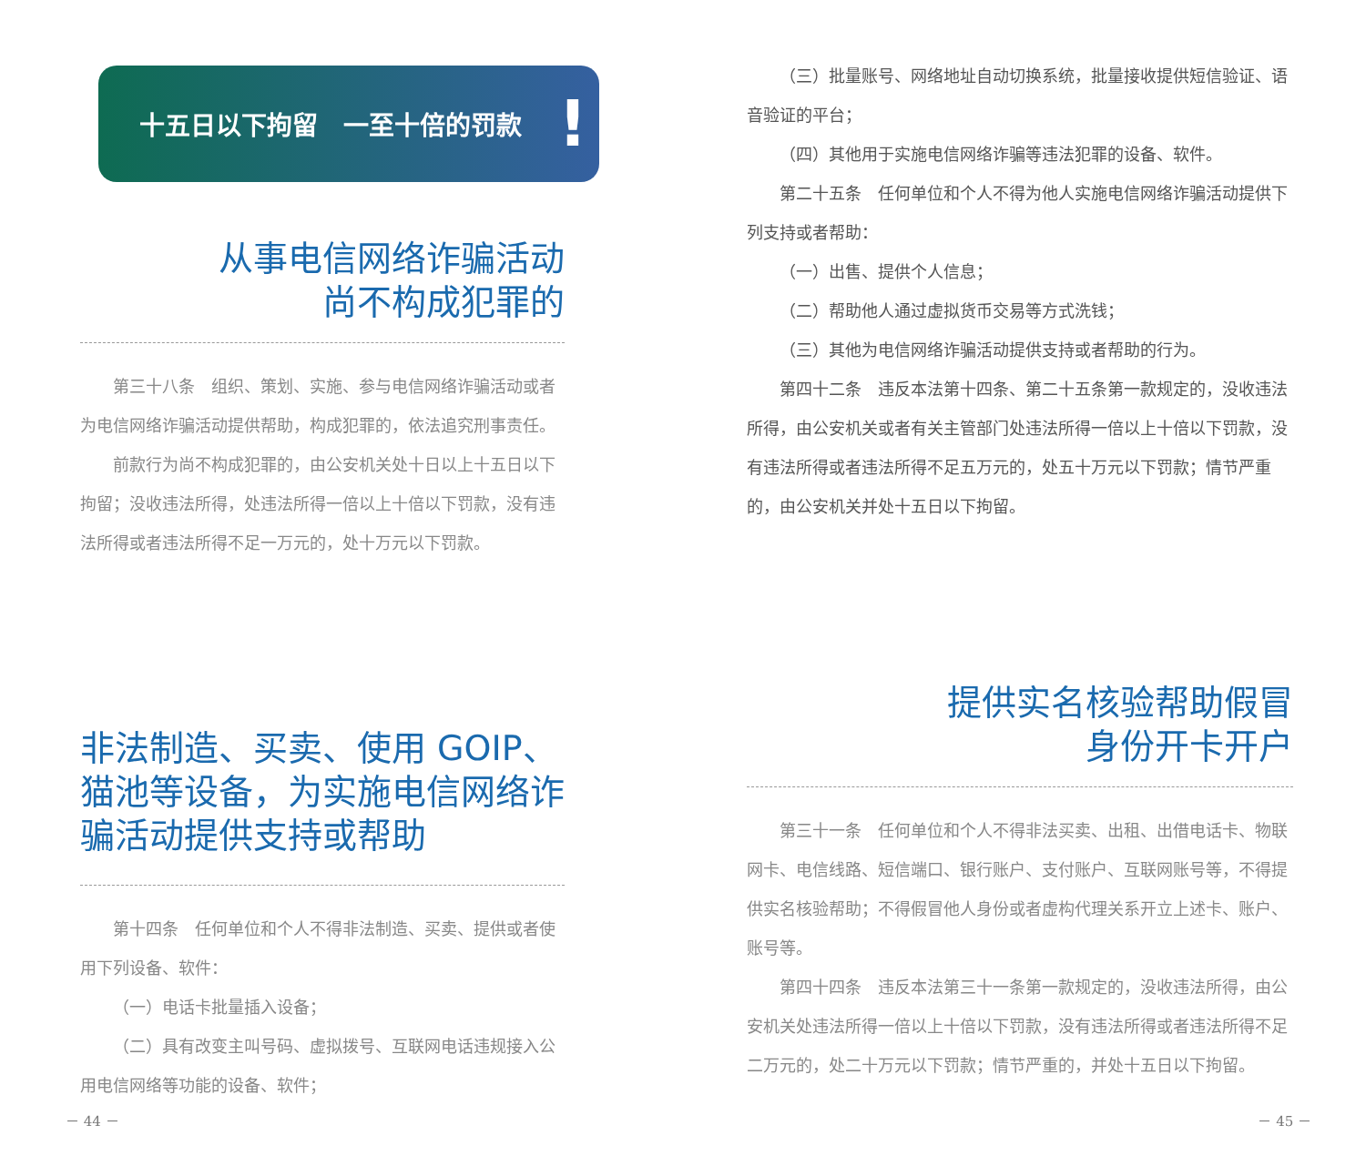十五日以下拘留　一至十倍的罚款!
从事电信网络诈骗活动
尚不构成犯罪的
第三十八条　组织、策划、实施、参与电信网络诈骗活动或者为电信网络诈骗活动提供帮助，构成犯罪的，依法追究刑事责任。
前款行为尚不构成犯罪的，由公安机关处十日以上十五日以下拘留；没收违法所得，处违法所得一倍以上十倍以下罚款，没有违法所得或者违法所得不足一万元的，处十万元以下罚款。
非法制造、买卖、使用 GOIP、猫池等设备，为实施电信网络诈骗活动提供支持或帮助
第十四条　任何单位和个人不得非法制造、买卖、提供或者使用下列设备、软件：
（一）电话卡批量插入设备；
（二）具有改变主叫号码、虚拟拨号、互联网电话违规接入公用电信网络等功能的设备、软件；
－ 44 －
（三）批量账号、网络地址自动切换系统，批量接收提供短信验证、语音验证的平台；
（四）其他用于实施电信网络诈骗等违法犯罪的设备、软件。
第二十五条　任何单位和个人不得为他人实施电信网络诈骗活动提供下列支持或者帮助：
（一）出售、提供个人信息；
（二）帮助他人通过虚拟货币交易等方式洗钱；
（三）其他为电信网络诈骗活动提供支持或者帮助的行为。
第四十二条　违反本法第十四条、第二十五条第一款规定的，没收违法所得，由公安机关或者有关主管部门处违法所得一倍以上十倍以下罚款，没有违法所得或者违法所得不足五万元的，处五十万元以下罚款；情节严重的，由公安机关并处十五日以下拘留。
提供实名核验帮助假冒
身份开卡开户
第三十一条　任何单位和个人不得非法买卖、出租、出借电话卡、物联网卡、电信线路、短信端口、银行账户、支付账户、互联网账号等，不得提供实名核验帮助；不得假冒他人身份或者虚构代理关系开立上述卡、账户、账号等。
第四十四条　违反本法第三十一条第一款规定的，没收违法所得，由公安机关处违法所得一倍以上十倍以下罚款，没有违法所得或者违法所得不足二万元的，处二十万元以下罚款；情节严重的，并处十五日以下拘留。
－ 45 －